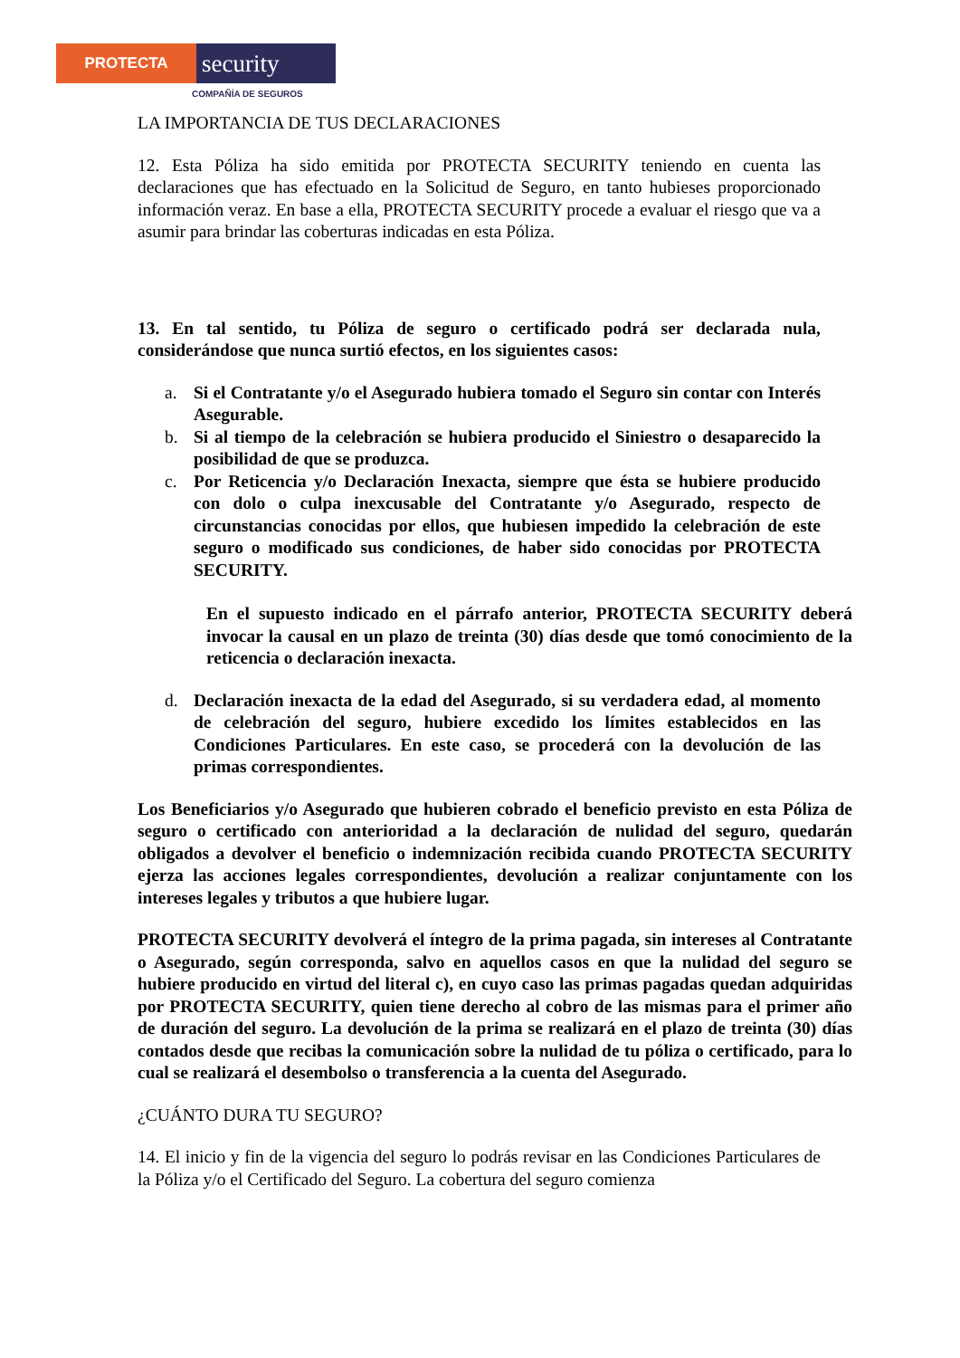PROTECTA
security
COMPAÑÍA DE SEGUROS
LA IMPORTANCIA DE TUS DECLARACIONES
12. Esta Póliza ha sido emitida por PROTECTA SECURITY teniendo en cuenta las declaraciones que has efectuado en la Solicitud de Seguro, en tanto hubieses proporcionado información veraz. En base a ella, PROTECTA SECURITY procede a evaluar el riesgo que va a asumir para brindar las coberturas indicadas en esta Póliza.
13. En tal sentido, tu Póliza de seguro o certificado podrá ser declarada nula, considerándose que nunca surtió efectos, en los siguientes casos:
a. Si el Contratante y/o el Asegurado hubiera tomado el Seguro sin contar con Interés Asegurable.
b. Si al tiempo de la celebración se hubiera producido el Siniestro o desaparecido la posibilidad de que se produzca.
c. Por Reticencia y/o Declaración Inexacta, siempre que ésta se hubiere producido con dolo o culpa inexcusable del Contratante y/o Asegurado, respecto de circunstancias conocidas por ellos, que hubiesen impedido la celebración de este seguro o modificado sus condiciones, de haber sido conocidas por PROTECTA SECURITY.
En el supuesto indicado en el párrafo anterior, PROTECTA SECURITY deberá invocar la causal en un plazo de treinta (30) días desde que tomó conocimiento de la reticencia o declaración inexacta.
d. Declaración inexacta de la edad del Asegurado, si su verdadera edad, al momento de celebración del seguro, hubiere excedido los límites establecidos en las Condiciones Particulares. En este caso, se procederá con la devolución de las primas correspondientes.
Los Beneficiarios y/o Asegurado que hubieren cobrado el beneficio previsto en esta Póliza de seguro o certificado con anterioridad a la declaración de nulidad del seguro, quedarán obligados a devolver el beneficio o indemnización recibida cuando PROTECTA SECURITY ejerza las acciones legales correspondientes, devolución a realizar conjuntamente con los intereses legales y tributos a que hubiere lugar.
PROTECTA SECURITY devolverá el íntegro de la prima pagada, sin intereses al Contratante o Asegurado, según corresponda, salvo en aquellos casos en que la nulidad del seguro se hubiere producido en virtud del literal c), en cuyo caso las primas pagadas quedan adquiridas por PROTECTA SECURITY, quien tiene derecho al cobro de las mismas para el primer año de duración del seguro. La devolución de la prima se realizará en el plazo de treinta (30) días contados desde que recibas la comunicación sobre la nulidad de tu póliza o certificado, para lo cual se realizará el desembolso o transferencia a la cuenta del Asegurado.
¿CUÁNTO DURA TU SEGURO?
14. El inicio y fin de la vigencia del seguro lo podrás revisar en las Condiciones Particulares de la Póliza y/o el Certificado del Seguro. La cobertura del seguro comienza